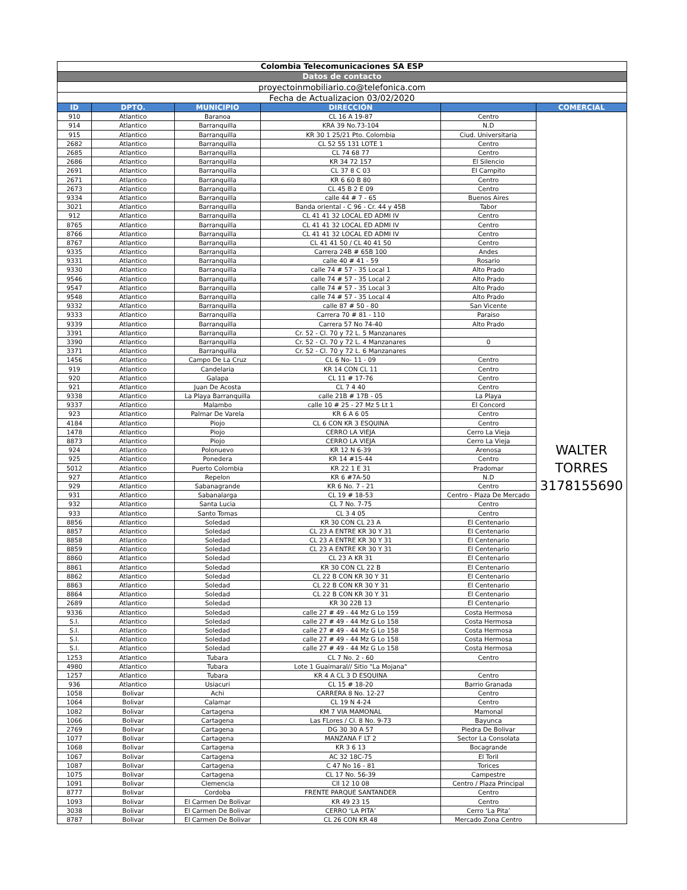| Colombia Telecomunicaciones SA ESP | | | | | |
| Datos de contacto | | | | | |
| proyectoinmobiliario.co@telefonica.com | | | | | |
| Fecha de Actualizacion 03/02/2020 | | | | | |
| ID | DPTO. | MUNICIPIO | DIRECCIÓN | | COMERCIAL |
| 910 | Atlantico | Baranoa | CL 16 A 19-87 | Centro | WALTER TORRES 3178155690 |
| 914 | Atlantico | Barranquilla | KRA 39 No.73-104 | N.D | |
| 915 | Atlantico | Barranquilla | KR 30 1 25/21 Pto. Colombia | Ciud. Universitaria | |
| 2682 | Atlantico | Barranquilla | CL 52 55 131 LOTE 1 | Centro | |
| 2685 | Atlantico | Barranquilla | CL 74 68 77 | Centro | |
| 2686 | Atlantico | Barranquilla | KR 34 72 157 | El Silencio | |
| 2691 | Atlantico | Barranquilla | CL 37 8 C 03 | El Campito | |
| 2671 | Atlantico | Barranquilla | KR 6 60 B 80 | Centro | |
| 2673 | Atlantico | Barranquilla | CL 45 B 2 E 09 | Centro | |
| 9334 | Atlantico | Barranquilla | calle 44 # 7 - 65 | Buenos Aires | |
| 3021 | Atlantico | Barranquilla | Banda oriental - C 96 - Cr. 44 y 45B | Tabor | |
| 912 | Atlantico | Barranquilla | CL 41 41 32 LOCAL ED ADMI IV | Centro | |
| 8765 | Atlantico | Barranquilla | CL 41 41 32 LOCAL ED ADMI IV | Centro | |
| 8766 | Atlantico | Barranquilla | CL 41 41 32 LOCAL ED ADMI IV | Centro | |
| 8767 | Atlantico | Barranquilla | CL 41 41 50 / CL 40 41 50 | Centro | |
| 9335 | Atlantico | Barranquilla | Carrera 24B # 65B 100 | Andes | |
| 9331 | Atlantico | Barranquilla | calle 40 # 41 - 59 | Rosario | |
| 9330 | Atlantico | Barranquilla | calle 74 # 57 - 35 Local 1 | Alto Prado | |
| 9546 | Atlantico | Barranquilla | calle 74 # 57 - 35 Local 2 | Alto Prado | |
| 9547 | Atlantico | Barranquilla | calle 74 # 57 - 35 Local 3 | Alto Prado | |
| 9548 | Atlantico | Barranquilla | calle 74 # 57 - 35 Local 4 | Alto Prado | |
| 9332 | Atlantico | Barranquilla | calle 87 # 50 - 80 | San Vicente | |
| 9333 | Atlantico | Barranquilla | Carrera 70 # 81 - 110 | Paraiso | |
| 9339 | Atlantico | Barranquilla | Carrera 57 No 74-40 | Alto Prado | |
| 3391 | Atlantico | Barranquilla | Cr. 52 - Cl. 70 y 72 L. 5 Manzanares | | |
| 3390 | Atlantico | Barranquilla | Cr. 52 - Cl. 70 y 72 L. 4 Manzanares | 0 | |
| 3371 | Atlantico | Barranquilla | Cr. 52 - Cl. 70 y 72 L. 6 Manzanares | | |
| 1456 | Atlantico | Campo De La Cruz | CL 6 No- 11 - 09 | Centro | |
| 919 | Atlantico | Candelaria | KR 14 CON CL 11 | Centro | |
| 920 | Atlantico | Galapa | CL 11 # 17-76 | Centro | |
| 921 | Atlantico | Juan De Acosta | CL 7 4 40 | Centro | |
| 9338 | Atlantico | La Playa Barranquilla | calle 21B # 17B - 05 | La Playa | |
| 9337 | Atlantico | Malambo | calle 10 # 25 - 27 Mz 5 Lt 1 | El Concord | |
| 923 | Atlantico | Palmar De Varela | KR 6 A 6 05 | Centro | |
| 4184 | Atlantico | Piojo | CL 6 CON KR 3 ESQUINA | Centro | |
| 1478 | Atlantico | Piojo | CERRO LA VIEJA | Cerro La Vieja | |
| 8873 | Atlantico | Piojo | CERRO LA VIEJA | Cerro La Vieja | |
| 924 | Atlantico | Polonuevo | KR 12 N 6-39 | Arenosa | |
| 925 | Atlantico | Ponedera | KR 14 #15-44 | Centro | |
| 5012 | Atlantico | Puerto Colombia | KR 22 1 E 31 | Pradomar | |
| 927 | Atlantico | Repelon | KR 6 #7A-50 | N.D | |
| 929 | Atlantico | Sabanagrande | KR 6 No. 7 - 21 | Centro | |
| 931 | Atlantico | Sabanalarga | CL 19 # 18-53 | Centro - Plaza De Mercado | |
| 932 | Atlantico | Santa Lucia | CL 7 No. 7-75 | Centro | |
| 933 | Atlantico | Santo Tomas | CL 3 4 05 | Centro | |
| 8856 | Atlantico | Soledad | KR 30 CON CL 23 A | El Centenario | |
| 8857 | Atlantico | Soledad | CL 23 A ENTRE KR 30 Y 31 | El Centenario | |
| 8858 | Atlantico | Soledad | CL 23 A ENTRE KR 30 Y 31 | El Centenario | |
| 8859 | Atlantico | Soledad | CL 23 A ENTRE KR 30 Y 31 | El Centenario | |
| 8860 | Atlantico | Soledad | CL 23 A KR 31 | El Centenario | |
| 8861 | Atlantico | Soledad | KR 30 CON CL 22 B | El Centenario | |
| 8862 | Atlantico | Soledad | CL 22 B CON KR 30 Y 31 | El Centenario | |
| 8863 | Atlantico | Soledad | CL 22 B CON KR 30 Y 31 | El Centenario | |
| 8864 | Atlantico | Soledad | CL 22 B CON KR 30 Y 31 | El Centenario | |
| 2689 | Atlantico | Soledad | KR 30 22B 13 | El Centenario | |
| 9336 | Atlantico | Soledad | calle 27 # 49 - 44 Mz G Lo 159 | Costa Hermosa | |
| S.I. | Atlantico | Soledad | calle 27 # 49 - 44 Mz G Lo 158 | Costa Hermosa | |
| S.I. | Atlantico | Soledad | calle 27 # 49 - 44 Mz G Lo 158 | Costa Hermosa | |
| S.I. | Atlantico | Soledad | calle 27 # 49 - 44 Mz G Lo 158 | Costa Hermosa | |
| S.I. | Atlantico | Soledad | calle 27 # 49 - 44 Mz G Lo 158 | Costa Hermosa | |
| 1253 | Atlantico | Tubara | CL 7 No. 2 - 60 | Centro | |
| 4980 | Atlantico | Tubara | Lote 1 Guaimaral// Sitio "La Mojana" | | |
| 1257 | Atlantico | Tubara | KR 4 A CL 3 D ESQUINA | Centro | |
| 936 | Atlantico | Usiacuri | CL 15 # 18-20 | Barrio Granada | |
| 1058 | Bolivar | Achi | CARRERA 8 No. 12-27 | Centro | |
| 1064 | Bolivar | Calamar | CL 19 N 4-24 | Centro | |
| 1082 | Bolivar | Cartagena | KM 7 VIA MAMONAL | Mamonal | |
| 1066 | Bolivar | Cartagena | Las FLores / Cl. 8 No. 9-73 | Bayunca | |
| 2769 | Bolivar | Cartagena | DG 30 30 A 57 | Piedra De Bolivar | |
| 1077 | Bolivar | Cartagena | MANZANA F LT 2 | Sector La Consolata | |
| 1068 | Bolivar | Cartagena | KR 3 6 13 | Bocagrande | |
| 1067 | Bolivar | Cartagena | AC 32 18C-75 | El Toril | |
| 1087 | Bolivar | Cartagena | C 47 No 16 - 81 | Torices | |
| 1075 | Bolivar | Cartagena | CL 17 No. 56-39 | Campestre | |
| 1091 | Bolivar | Clemencia | Cll 12 10 08 | Centro / Plaza Principal | |
| 8777 | Bolivar | Cordoba | FRENTE PARQUE SANTANDER | Centro | |
| 1093 | Bolivar | El Carmen De Bolivar | KR 49 23 15 | Centro | |
| 3038 | Bolivar | El Carmen De Bolivar | CERRO ‘LA PITA’ | Cerro ‘La Pita’ | |
| 8787 | Bolivar | El Carmen De Bolivar | CL 26 CON KR 48 | Mercado Zona Centro | |